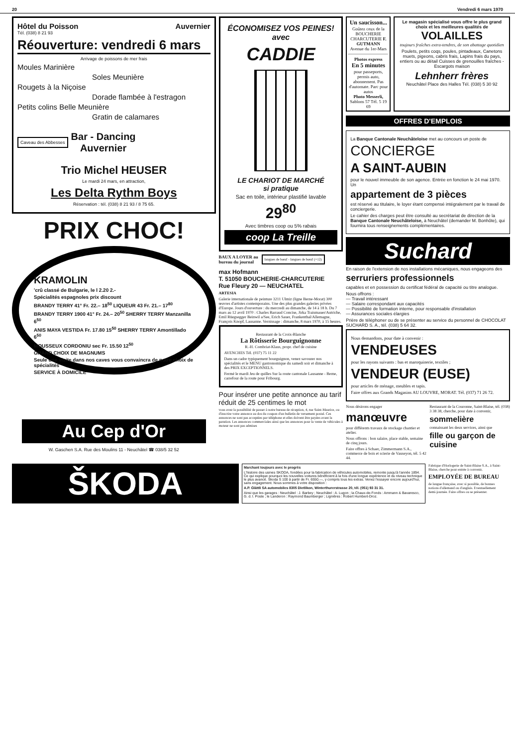20 Vendredi 6 mars 1970
Hôtel du Poisson
Tél. (038) 8 21 93
Auvernier
Réouverture: vendredi 6 mars
Arrivage de poissons de mer frais
Moules Marinière
Soles Meunière
Rougets à la Niçoise
Dorade flambée à l'estragon
Petits colins Belle Meunière
Gratin de calamares
Caveau des Abbesses
Bar - Dancing
Auvernier
Trio Michel HEUSER
Le mardi 24 mars, en attraction,
Les Delta Rythm Boys
Réservation : tél. (038) 8 21 93 / 8 75 65.
PRIX CHOC!
KRAMOLIN
'crû classé de Bulgarie, le l 2.20 2.-
Spécialités espagnoles prix discount
BRANDY TERRY 41° Fr. 22.– 18<sup>50</sup> LIQUEUR 43 Fr. 21.– 17<sup>80</sup>
BRANDY TERRY 1900 41° Fr. 24.– 20<sup>50</sup> SHERRY TERRY Manzanilla 6<sup>50</sup>
ANIS MAYA VESTIDA Fr. 17.80 15<sup>50</sup> SHERRY TERRY Amontillado 6<sup>50</sup>
MOUSSEUX CORDONIU sec Fr. 15.50 12<sup>50</sup>
GRAND CHOIX DE MAGNUMS
Seule une visite dans nos caves vous convaincra de notre choix de spécialités
SERVICE À DOMICILE
Au Cep d'Or
W. Gaschen S.A. Rue des Moulins 11 - Neuchâtel ☎ 038/5 32 52
ÉCONOMISEZ VOS PEINES!
avec
CADDIE
LE CHARIOT DE MARCHÉ
si pratique
Sac en toile, intérieur plastifié lavable
29<sup>80</sup>
Avec timbres coop ou 5% rabais
coop La Treille
BAUX A LOYER au bureau du journal
langues de bœuf - langues de bœuf (×12)
max Hofmann
T. 51050 BOUCHERIE-CHARCUTERIE
Rue Fleury 20 — NEUCHATEL
ARTESIA
Galerie internationale de peinture 3211 Ulmiz (ligne Berne-Morat) 300 œuvres d'artistes contemporains. Une des plus grandes galeries privées d'Europe. Jours d'ouverture : du mercredi au dimanche, de 14 à 18 h. Du 7 mars au 12 avril 1970 : Charles Barraud Concise, Jirka Traismauer/Autriche, Emil Rüegsegger Beinwil a/See, Erich Sauer, Frankenthal/Allemagne, François Knopf, Lausanne. Vernissage : dimanche, 8 mars 1970, à 15 heures.
Restaurant de la Croix-Blanche
La Rôtisserie Bourguignonne
R.-H. Combriat-Klaus, propr. chef de cuisine
AVENCHES Tél. (037) 75 11 22
Dans un cadre typiquement bourguignon, venez savourer nos spécialités et le MENU gastronomique du samedi soir et dimanche à des PRIX EXCEPTIONNELS.
Fermé le mardi Jeu de quilles Sur la route cantonale Lausanne - Berne, carrefour de la route pour Fribourg.
Pour insérer une petite annonce au tarif réduit de 25 centimes le mot
vous avez la possibilité de passer à notre bureau de réception, 4, rue Saint-Maurice, ou d'inscrire votre annonce au dos du coupon d'un bulletin de versement postal. Ces annonces ne sont pas acceptées par téléphone et elles doivent être payées avant la parution. Les annonces commerciales ainsi que les annonces pour la vente de véhicules à moteur ne sont pas admises
Un saucisson...
Goûtez ceux de la BOUCHERIE CHARCUTERIE F. GUTMANN
Avenue du 1er-Mars
Photos express
En 5 minutes
pour passeports, permis auto, abonnement. Pas d'automate. Parc pour autos
Photo Messerli, Sablons 57 Tél. 5 19 69
Le magasin spécialisé vous offre le plus grand choix et les meilleures qualités de
VOLAILLES
toujours fraîches extra-tendres, de son abattage quotidien
Poulets, petits coqs, poules, pintadeaux, Canetons muets, pigeons, cabris frais, Lapins frais du pays, entiers ou au détail Cuisses de grenouilles fraîches - Escargots maison
Lehnherr frères
Neuchâtel Place des Halles Tél. (038) 5 30 92
OFFRES D'EMPLOIS
La Banque Cantonale Neuchâteloise met au concours un poste de
CONCIERGE
A SAINT-AUBIN
pour le nouvel immeuble de son agence. Entrée en fonction le 24 mai 1970. Un
appartement de 3 pièces
est réservé au titulaire, le loyer étant compensé intégralement par le travail de conciergerie.
Le cahier des charges peut être consulté au secrétariat de direction de la Banque Cantonale Neuchâteloise, à Neuchâtel (demander M. Bonhôte), qui fournira tous renseignements complémentaires.
Suchard
En raison de l'extension de nos installations mécaniques, nous engageons des
serruriers professionnels
capables et en possession du certificat fédéral de capacité ou titre analogue.
Nous offrons :
— Travail intéressant
— Salaire correspondant aux capacités
— Possibilité de formation interne, pour responsable d'installation
— Assurances sociales élargies
Prière de téléphoner ou de se présenter au service du personnel de CHOCOLAT SUCHARD S. A., tél. (038) 5 64 32.
Nous demandons, pour date à convenir :
VENDEUSES
pour les rayons suivants : bas et maroquinerie, textiles ;
VENDEUR (EUSE)
pour articles de ménage, meubles et tapis.
Faire offres aux Grands Magasins AU LOUVRE, MORAT. Tél. (037) 71 26 72.
Nous désirons engager
manœuvre
pour différents travaux de stockage chantier et atelier.
Nous offrons : bon salaire, place stable, semaine de cinq jours.
Faire offres à Schaer, Zimmermann S.A., commerce de bois et scierie de Vauseyon, tél. 5 42 44.
Restaurant de la Couronne, Saint-Blaise, tél. (038) 3 38 38, cherche, pour date à convenir,
sommelière
connaissant les deux services, ainsi que
fille ou garçon de cuisine
ŠKODA
Marchant toujours avec le progrès
L'histoire des usines SKODA, fondées pour la fabrication de véhicules automobiles, remonte jusqu'à l'année 1894. Ce qui explique pourquoi les nouvelles voitures bénéficient à la fois d'une longue expérience et du niveau technique le plus avancé. Skoda S 100 à partir de Fr. 6550.—, y compris tous les extras. Venez l'essayer encore aujourd'hui, sans engagement. Nous sommes à votre disposition :
A.P. Glättli SA automobiles 8305 Dietlikon, Winterthurerstrasse 20, tél. (051) 93 31 31.
Ainsi que les garages : Neuchâtel : J. Barbey ; Neuchâtel : A. Lugon ; la Chaux-de-Fonds : Ammann & Bavaresco, G. d. l. Poste ; le Landeron : Raymond Baumberger ; Lignières : Robert Humbert-Droz.
Fabrique d'Horlogerie de Saint-Blaise S.A., à Saint-Blaise, cherche pour entrée à convenir,
EMPLOYÉE DE BUREAU
de langue française, avec si possible, de bonnes notions d'allemand ou d'anglais. Eventuellement demi-journée. Faire offres ou se présenter.